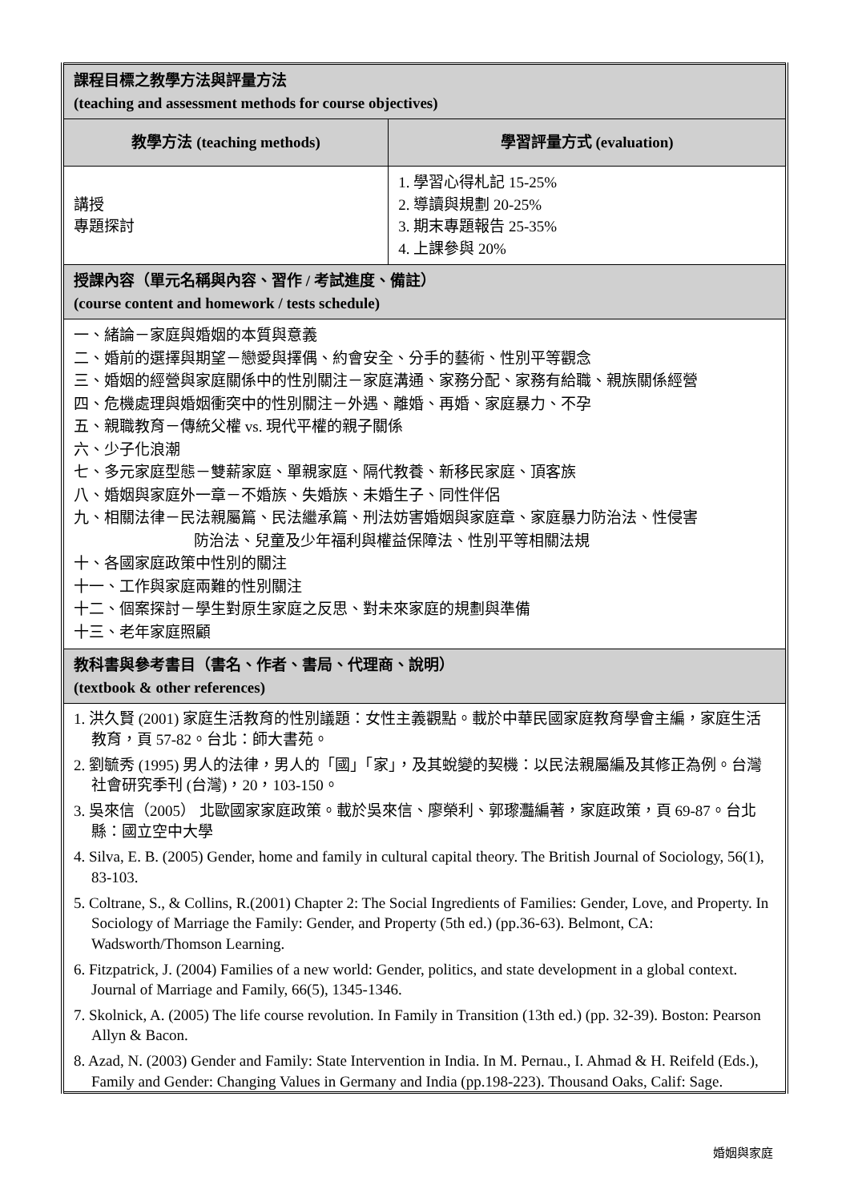| 課程目標之教學方法與評量方法 (teaching and assessment methods for course objectives) | |
| 教學方法 (teaching methods) | 學習評量方式 (evaluation) |
| 講授 專題探討 | 1. 學習心得札記 15-25% 2. 導讀與規劃 20-25% 3. 期末專題報告 25-35% 4. 上課參與 20% |
| 授課內容（單元名稱與內容、習作 / 考試進度、備註） (course content and homework / tests schedule) | |
| 一、緒論－家庭與婚姻的本質與意義 二、婚前的選擇與期望－戀愛與擇偶、約會安全、分手的藝術、性別平等觀念 三、婚姻的經營與家庭關係中的性別關注－家庭溝通、家務分配、家務有給職、親族關係經營 四、危機處理與婚姻衝突中的性別關注－外遇、離婚、再婚、家庭暴力、不孕 五、親職教育－傳統父權 vs. 現代平權的親子關係 六、少子化浪潮 七、多元家庭型態－雙薪家庭、單親家庭、隔代教養、新移民家庭、頂客族 八、婚姻與家庭外一章－不婚族、失婚族、未婚生子、同性伴侶 九、相關法律－民法親屬篇、民法繼承篇、刑法妨害婚姻與家庭章、家庭暴力防治法、性侵害 防治法、兒童及少年福利與權益保障法、性別平等相關法規 十、各國家庭政策中性別的關注 十一、工作與家庭兩難的性別關注 十二、個案探討－學生對原生家庭之反思、對未來家庭的規劃與準備 十三、老年家庭照顧 | |
| 教科書與參考書目（書名、作者、書局、代理商、說明） (textbook & other references) | |
| 1. 洪久賢 (2001) 家庭生活教育的性別議題：女性主義觀點。載於中華民國家庭教育學會主編，家庭生活教育，頁 57-82。台北：師大書苑。 2. 劉毓秀 (1995) 男人的法律，男人的「國」「家」，及其蛻變的契機：以民法親屬編及其修正為例。台灣社會研究季刊 (台灣)，20，103-150。 3. 吳來信（2005） 北歐國家家庭政策。載於吳來信、廖榮利、郭瓈灩編著，家庭政策，頁 69-87。台北縣：國立空中大學 4. Silva, E. B. (2005) Gender, home and family in cultural capital theory. The British Journal of Sociology, 56(1), 83-103. 5. Coltrane, S., & Collins, R.(2001) Chapter 2: The Social Ingredients of Families: Gender, Love, and Property. In Sociology of Marriage the Family: Gender, and Property (5th ed.) (pp.36-63). Belmont, CA: Wadsworth/Thomson Learning. 6. Fitzpatrick, J. (2004) Families of a new world: Gender, politics, and state development in a global context. Journal of Marriage and Family, 66(5), 1345-1346. 7. Skolnick, A. (2005) The life course revolution. In Family in Transition (13th ed.) (pp. 32-39). Boston: Pearson Allyn & Bacon. 8. Azad, N. (2003) Gender and Family: State Intervention in India. In M. Pernau., I. Ahmad & H. Reifeld (Eds.), Family and Gender: Changing Values in Germany and India (pp.198-223). Thousand Oaks, Calif: Sage. | |
婚姻與家庭